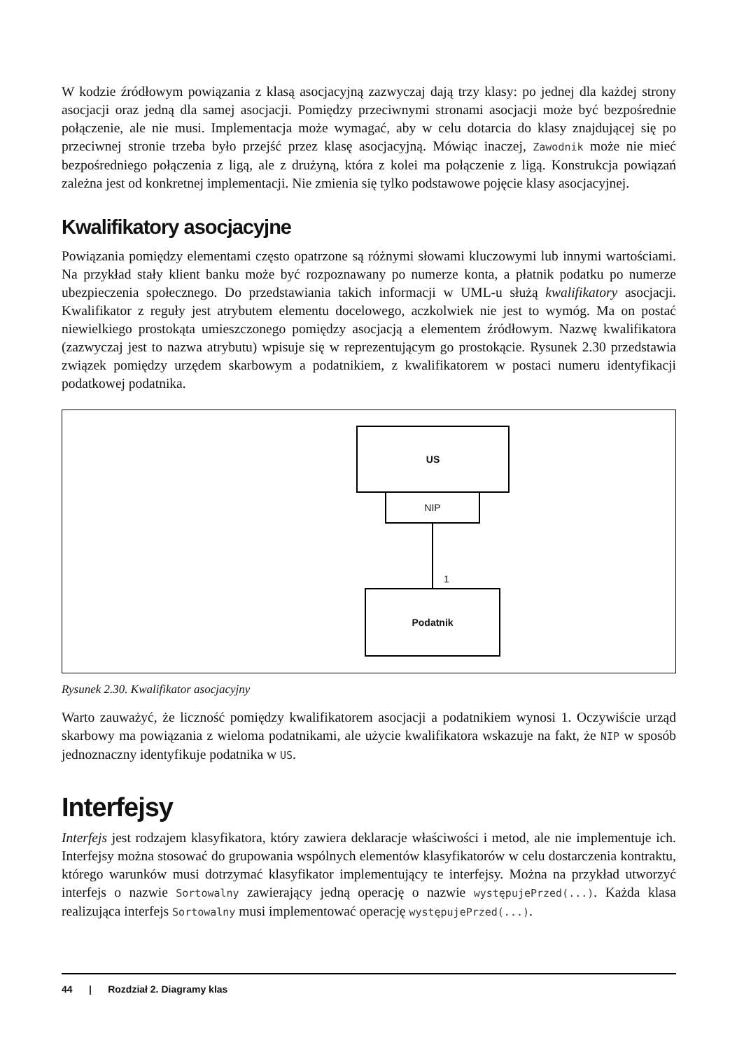W kodzie źródłowym powiązania z klasą asocjacyjną zazwyczaj dają trzy klasy: po jednej dla każdej strony asocjacji oraz jedną dla samej asocjacji. Pomiędzy przeciwnymi stronami asocjacji może być bezpośrednie połączenie, ale nie musi. Implementacja może wymagać, aby w celu dotarcia do klasy znajdującej się po przeciwnej stronie trzeba było przejść przez klasę asocjacyjną. Mówiąc inaczej, Zawodnik może nie mieć bezpośredniego połączenia z ligą, ale z drużyną, która z kolei ma połączenie z ligą. Konstrukcja powiązań zależna jest od konkretnej implementacji. Nie zmienia się tylko podstawowe pojęcie klasy asocjacyjnej.
Kwalifikatory asocjacyjne
Powiązania pomiędzy elementami często opatrzone są różnymi słowami kluczowymi lub innymi wartościami. Na przykład stały klient banku może być rozpoznawany po numerze konta, a płatnik podatku po numerze ubezpieczenia społecznego. Do przedstawiania takich informacji w UML-u służą kwalifikatory asocjacji. Kwalifikator z reguły jest atrybutem elementu docelowego, aczkolwiek nie jest to wymóg. Ma on postać niewielkiego prostokąta umieszczonego pomiędzy asocjacją a elementem źródłowym. Nazwę kwalifikatora (zazwyczaj jest to nazwa atrybutu) wpisuje się w reprezentującym go prostokącie. Rysunek 2.30 przedstawia związek pomiędzy urzędem skarbowym a podatnikiem, z kwalifikatorem w postaci numeru identyfikacji podatkowej podatnika.
US
NIP
1
Podatnik
Rysunek 2.30. Kwalifikator asocjacyjny
Warto zauważyć, że liczność pomiędzy kwalifikatorem asocjacji a podatnikiem wynosi 1. Oczywiście urząd skarbowy ma powiązania z wieloma podatnikami, ale użycie kwalifikatora wskazuje na fakt, że NIP w sposób jednoznaczny identyfikuje podatnika w US.
Interfejsy
Interfejs jest rodzajem klasyfikatora, który zawiera deklaracje właściwości i metod, ale nie implementuje ich. Interfejsy można stosować do grupowania wspólnych elementów klasyfikatorów w celu dostarczenia kontraktu, którego warunków musi dotrzymać klasyfikator implementujący te interfejsy. Można na przykład utworzyć interfejs o nazwie Sortowalny zawierający jedną operację o nazwie występujePrzed(...). Każda klasa realizująca interfejs Sortowalny musi implementować operację występujePrzed(...).
44 | Rozdział 2. Diagramy klas